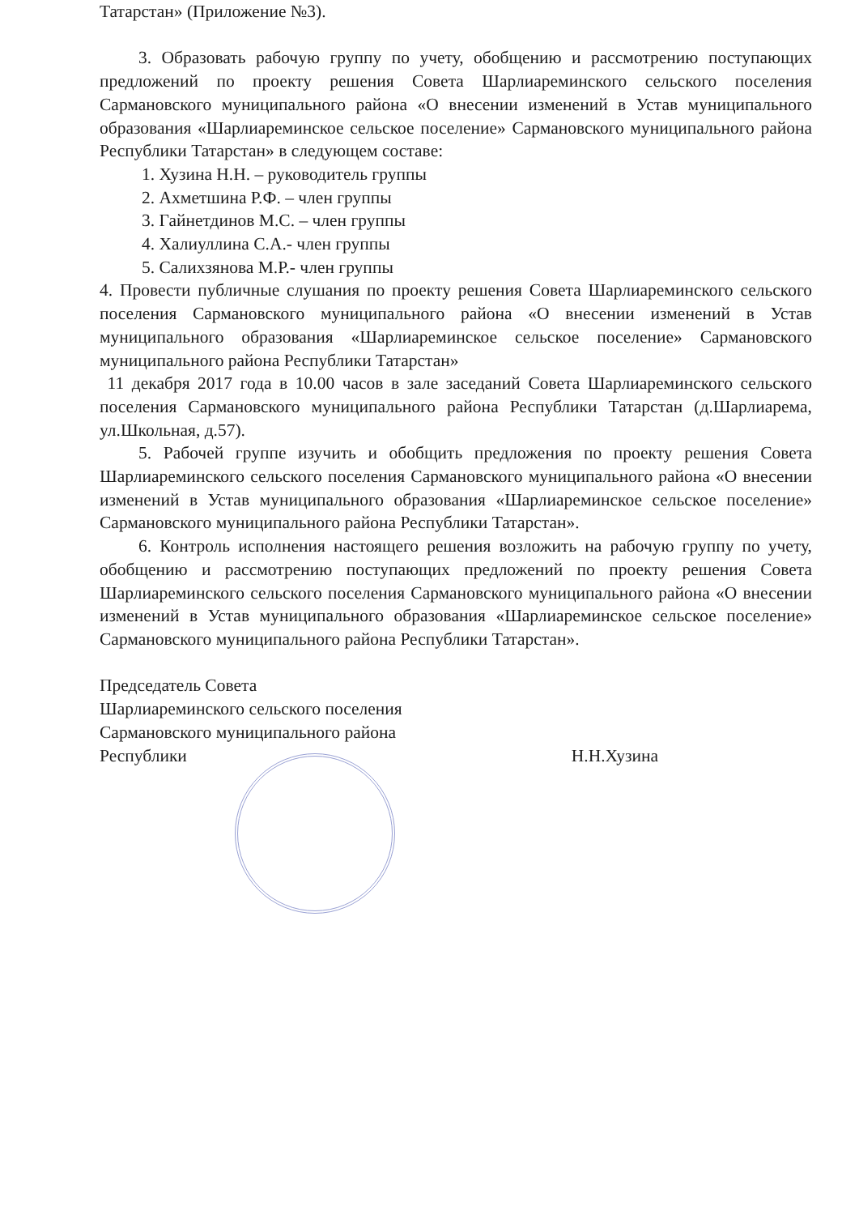Татарстан» (Приложение №3).
3. Образовать рабочую группу по учету, обобщению и рассмотрению поступающих предложений по проекту решения Совета Шарлиареминского сельского поселения Сармановского муниципального района «О внесении изменений в Устав муниципального образования «Шарлиареминское сельское поселение» Сармановского муниципального района Республики Татарстан» в следующем составе:
1. Хузина Н.Н. – руководитель группы
2. Ахметшина Р.Ф. – член группы
3. Гайнетдинов М.С. – член группы
4. Халиуллина С.А.- член группы
5. Салихзянова М.Р.- член группы
4. Провести публичные слушания по проекту решения Совета Шарлиареминского сельского поселения Сармановского муниципального района «О внесении изменений в Устав муниципального образования «Шарлиареминское сельское поселение» Сармановского муниципального района Республики Татарстан»
11 декабря 2017 года в 10.00 часов в зале заседаний Совета Шарлиареминского сельского поселения Сармановского муниципального района Республики Татарстан (д.Шарлиарема, ул.Школьная, д.57).
5. Рабочей группе изучить и обобщить предложения по проекту решения Совета Шарлиареминского сельского поселения Сармановского муниципального района «О внесении изменений в Устав муниципального образования «Шарлиареминское сельское поселение» Сармановского муниципального района Республики Татарстан».
6. Контроль исполнения настоящего решения возложить на рабочую группу по учету, обобщению и рассмотрению поступающих предложений по проекту решения Совета Шарлиареминского сельского поселения Сармановского муниципального района «О внесении изменений в Устав муниципального образования «Шарлиареминское сельское поселение» Сармановского муниципального района Республики Татарстан».
Председатель Совета
Шарлиареминского сельского поселения
Сармановского муниципального района
Республики Н.Н.Хузина